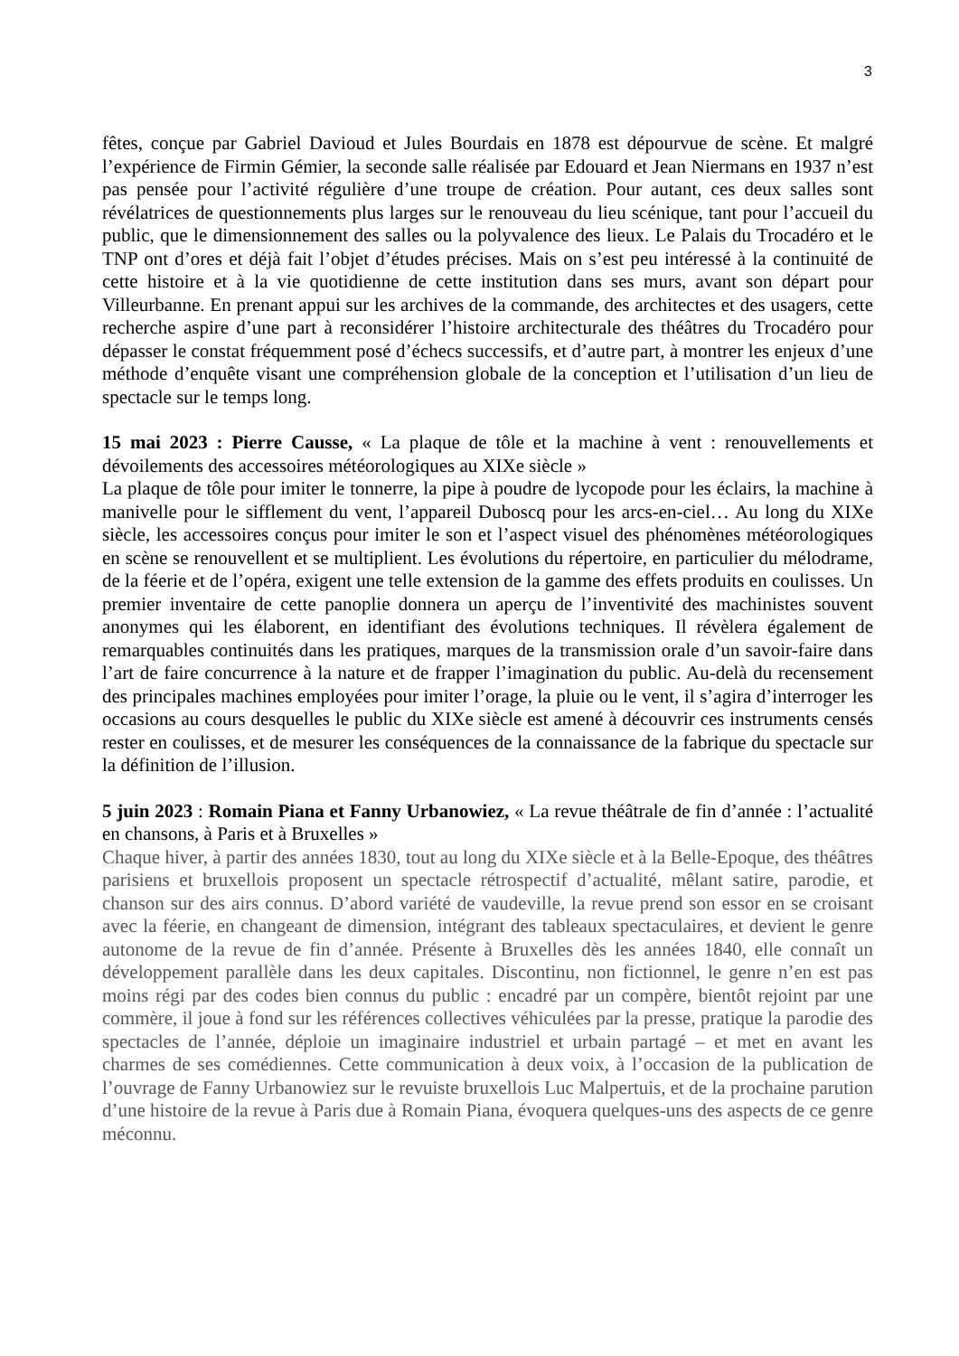3
fêtes, conçue par Gabriel Davioud et Jules Bourdais en 1878 est dépourvue de scène. Et malgré l’expérience de Firmin Gémier, la seconde salle réalisée par Edouard et Jean Niermans en 1937 n’est pas pensée pour l’activité régulière d’une troupe de création. Pour autant, ces deux salles sont révélatrices de questionnements plus larges sur le renouveau du lieu scénique, tant pour l’accueil du public, que le dimensionnement des salles ou la polyvalence des lieux. Le Palais du Trocadéro et le TNP ont d’ores et déjà fait l’objet d’études précises. Mais on s’est peu intéressé à la continuité de cette histoire et à la vie quotidienne de cette institution dans ses murs, avant son départ pour Villeurbanne. En prenant appui sur les archives de la commande, des architectes et des usagers, cette recherche aspire d’une part à reconsidérer l’histoire architecturale des théâtres du Trocadéro pour dépasser le constat fréquemment posé d’échecs successifs, et d’autre part, à montrer les enjeux d’une méthode d’enquête visant une compréhension globale de la conception et l’utilisation d’un lieu de spectacle sur le temps long.
15 mai 2023 : Pierre Causse, « La plaque de tôle et la machine à vent : renouvellements et dévoilements des accessoires météorologiques au XIXe siècle »
La plaque de tôle pour imiter le tonnerre, la pipe à poudre de lycopode pour les éclairs, la machine à manivelle pour le sifflement du vent, l’appareil Duboscq pour les arcs-en-ciel… Au long du XIXe siècle, les accessoires conçus pour imiter le son et l’aspect visuel des phénomènes météorologiques en scène se renouvellent et se multiplient. Les évolutions du répertoire, en particulier du mélodrame, de la féerie et de l’opéra, exigent une telle extension de la gamme des effets produits en coulisses. Un premier inventaire de cette panoplie donnera un aperçu de l’inventivité des machinistes souvent anonymes qui les élaborent, en identifiant des évolutions techniques. Il révèlera également de remarquables continuités dans les pratiques, marques de la transmission orale d’un savoir-faire dans l’art de faire concurrence à la nature et de frapper l’imagination du public. Au-delà du recensement des principales machines employées pour imiter l’orage, la pluie ou le vent, il s’agira d’interroger les occasions au cours desquelles le public du XIXe siècle est amené à découvrir ces instruments censés rester en coulisses, et de mesurer les conséquences de la connaissance de la fabrique du spectacle sur la définition de l’illusion.
5 juin 2023 : Romain Piana et Fanny Urbanowiez, « La revue théâtrale de fin d’année : l’actualité en chansons, à Paris et à Bruxelles »
Chaque hiver, à partir des années 1830, tout au long du XIXe siècle et à la Belle-Epoque, des théâtres parisiens et bruxellois proposent un spectacle rétrospectif d’actualité, mêlant satire, parodie, et chanson sur des airs connus. D’abord variété de vaudeville, la revue prend son essor en se croisant avec la féerie, en changeant de dimension, intégrant des tableaux spectaculaires, et devient le genre autonome de la revue de fin d’année. Présente à Bruxelles dès les années 1840, elle connaît un développement parallèle dans les deux capitales. Discontinu, non fictionnel, le genre n’en est pas moins régi par des codes bien connus du public : encadré par un compère, bientôt rejoint par une commère, il joue à fond sur les références collectives véhiculées par la presse, pratique la parodie des spectacles de l’année, déploie un imaginaire industriel et urbain partagé – et met en avant les charmes de ses comédiennes. Cette communication à deux voix, à l’occasion de la publication de l’ouvrage de Fanny Urbanowiez sur le revuiste bruxellois Luc Malpertuis, et de la prochaine parution d’une histoire de la revue à Paris due à Romain Piana, évoquera quelques-uns des aspects de ce genre méconnu.